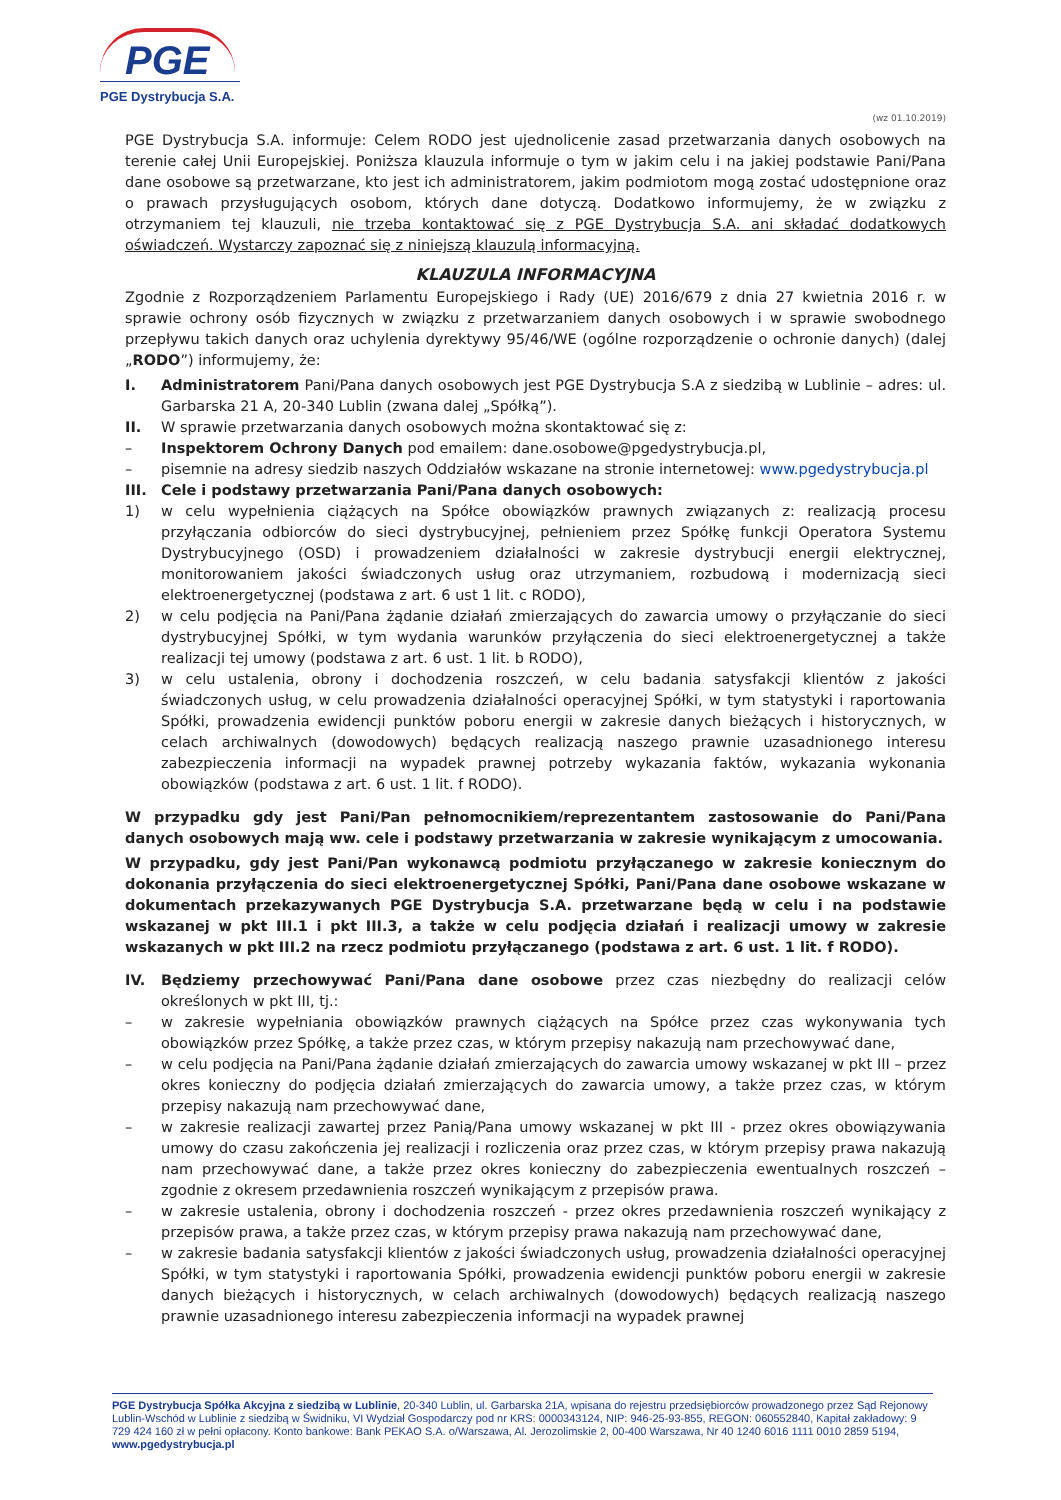PGE
PGE Dystrybucja S.A.
(wz 01.10.2019)
PGE Dystrybucja S.A. informuje: Celem RODO jest ujednolicenie zasad przetwarzania danych osobowych na terenie całej Unii Europejskiej. Poniższa klauzula informuje o tym w jakim celu i na jakiej podstawie Pani/Pana dane osobowe są przetwarzane, kto jest ich administratorem, jakim podmiotom mogą zostać udostępnione oraz o prawach przysługujących osobom, których dane dotyczą. Dodatkowo informujemy, że w związku z otrzymaniem tej klauzuli, nie trzeba kontaktować się z PGE Dystrybucja S.A. ani składać dodatkowych oświadczeń. Wystarczy zapoznać się z niniejszą klauzulą informacyjną.
KLAUZULA INFORMACYJNA
Zgodnie z Rozporządzeniem Parlamentu Europejskiego i Rady (UE) 2016/679 z dnia 27 kwietnia 2016 r. w sprawie ochrony osób fizycznych w związku z przetwarzaniem danych osobowych i w sprawie swobodnego przepływu takich danych oraz uchylenia dyrektywy 95/46/WE (ogólne rozporządzenie o ochronie danych) (dalej „RODO”) informujemy, że:
I. Administratorem Pani/Pana danych osobowych jest PGE Dystrybucja S.A z siedzibą w Lublinie – adres: ul. Garbarska 21 A, 20-340 Lublin (zwana dalej „Spółką”).
II. W sprawie przetwarzania danych osobowych można skontaktować się z:
– Inspektorem Ochrony Danych pod emailem: dane.osobowe@pgedystrybucja.pl,
– pisemnie na adresy siedzib naszych Oddziałów wskazane na stronie internetowej: www.pgedystrybucja.pl
III. Cele i podstawy przetwarzania Pani/Pana danych osobowych:
1) w celu wypełnienia ciążących na Spółce obowiązków prawnych związanych z: realizacją procesu przyłączania odbiorców do sieci dystrybucyjnej, pełnieniem przez Spółkę funkcji Operatora Systemu Dystrybucyjnego (OSD) i prowadzeniem działalności w zakresie dystrybucji energii elektrycznej, monitorowaniem jakości świadczonych usług oraz utrzymaniem, rozbudową i modernizacją sieci elektroenergetycznej (podstawa z art. 6 ust 1 lit. c RODO),
2) w celu podjęcia na Pani/Pana żądanie działań zmierzających do zawarcia umowy o przyłączanie do sieci dystrybucyjnej Spółki, w tym wydania warunków przyłączenia do sieci elektroenergetycznej a także realizacji tej umowy (podstawa z art. 6 ust. 1 lit. b RODO),
3) w celu ustalenia, obrony i dochodzenia roszczeń, w celu badania satysfakcji klientów z jakości świadczonych usług, w celu prowadzenia działalności operacyjnej Spółki, w tym statystyki i raportowania Spółki, prowadzenia ewidencji punktów poboru energii w zakresie danych bieżących i historycznych, w celach archiwalnych (dowodowych) będących realizacją naszego prawnie uzasadnionego interesu zabezpieczenia informacji na wypadek prawnej potrzeby wykazania faktów, wykazania wykonania obowiązków (podstawa z art. 6 ust. 1 lit. f RODO).
W przypadku gdy jest Pani/Pan pełnomocnikiem/reprezentantem zastosowanie do Pani/Pana danych osobowych mają ww. cele i podstawy przetwarzania w zakresie wynikającym z umocowania.
W przypadku, gdy jest Pani/Pan wykonawcą podmiotu przyłączanego w zakresie koniecznym do dokonania przyłączenia do sieci elektroenergetycznej Spółki, Pani/Pana dane osobowe wskazane w dokumentach przekazywanych PGE Dystrybucja S.A. przetwarzane będą w celu i na podstawie wskazanej w pkt III.1 i pkt III.3, a także w celu podjęcia działań i realizacji umowy w zakresie wskazanych w pkt III.2 na rzecz podmiotu przyłączanego (podstawa z art. 6 ust. 1 lit. f RODO).
IV. Będziemy przechowywać Pani/Pana dane osobowe przez czas niezbędny do realizacji celów określonych w pkt III, tj.:
– w zakresie wypełniania obowiązków prawnych ciążących na Spółce przez czas wykonywania tych obowiązków przez Spółkę, a także przez czas, w którym przepisy nakazują nam przechowywać dane,
– w celu podjęcia na Pani/Pana żądanie działań zmierzających do zawarcia umowy wskazanej w pkt III – przez okres konieczny do podjęcia działań zmierzających do zawarcia umowy, a także przez czas, w którym przepisy nakazują nam przechowywać dane,
– w zakresie realizacji zawartej przez Panią/Pana umowy wskazanej w pkt III - przez okres obowiązywania umowy do czasu zakończenia jej realizacji i rozliczenia oraz przez czas, w którym przepisy prawa nakazują nam przechowywać dane, a także przez okres konieczny do zabezpieczenia ewentualnych roszczeń – zgodnie z okresem przedawnienia roszczeń wynikającym z przepisów prawa.
– w zakresie ustalenia, obrony i dochodzenia roszczeń - przez okres przedawnienia roszczeń wynikający z przepisów prawa, a także przez czas, w którym przepisy prawa nakazują nam przechowywać dane,
– w zakresie badania satysfakcji klientów z jakości świadczonych usług, prowadzenia działalności operacyjnej Spółki, w tym statystyki i raportowania Spółki, prowadzenia ewidencji punktów poboru energii w zakresie danych bieżących i historycznych, w celach archiwalnych (dowodowych) będących realizacją naszego prawnie uzasadnionego interesu zabezpieczenia informacji na wypadek prawnej
PGE Dystrybucja Spółka Akcyjna z siedzibą w Lublinie, 20-340 Lublin, ul. Garbarska 21A, wpisana do rejestru przedsiębiorców prowadzonego przez Sąd Rejonowy Lublin-Wschód w Lublinie z siedzibą w Świdniku, VI Wydział Gospodarczy pod nr KRS: 0000343124, NIP: 946-25-93-855, REGON: 060552840, Kapitał zakładowy: 9 729 424 160 zł w pełni opłacony. Konto bankowe: Bank PEKAO S.A. o/Warszawa, Al. Jerozolimskie 2, 00-400 Warszawa, Nr 40 1240 6016 1111 0010 2859 5194, www.pgedystrybucja.pl